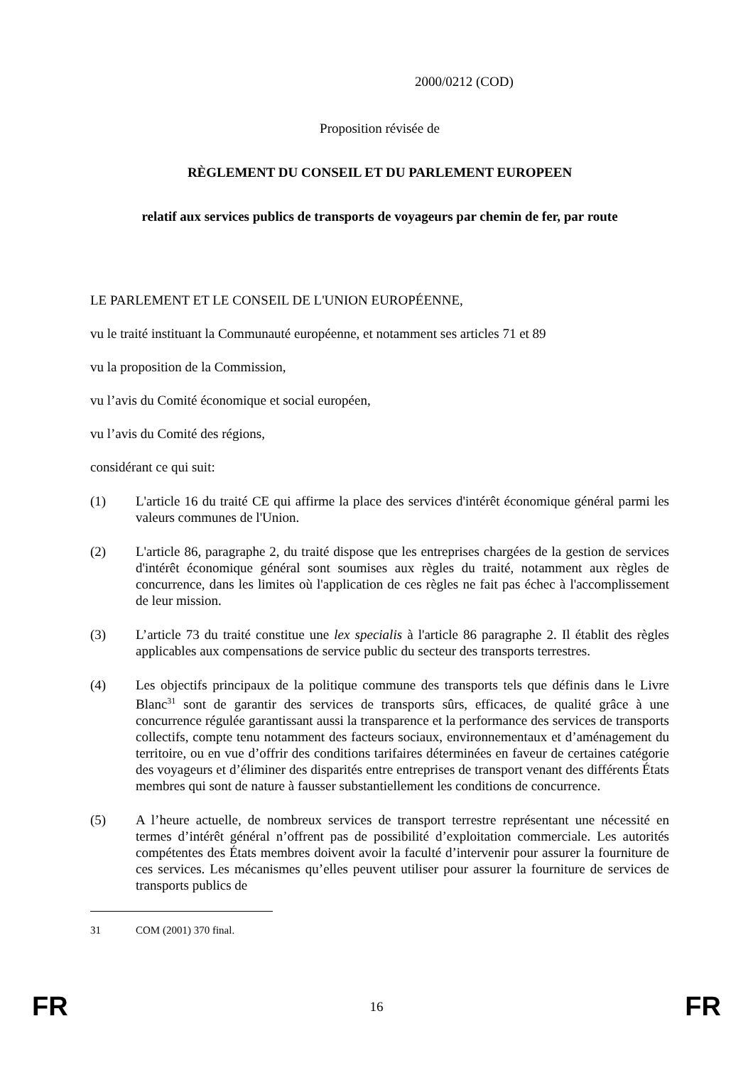2000/0212 (COD)
Proposition révisée de
RÈGLEMENT DU CONSEIL ET DU PARLEMENT EUROPEEN
relatif aux services publics de transports de voyageurs par chemin de fer, par route
LE PARLEMENT ET LE CONSEIL DE L'UNION EUROPÉENNE,
vu le traité instituant la Communauté européenne, et notamment ses articles 71 et 89
vu la proposition de la Commission,
vu l’avis du Comité économique et social européen,
vu l’avis du Comité des régions,
considérant ce qui suit:
(1) L'article 16 du traité CE qui affirme la place des services d'intérêt économique général parmi les valeurs communes de l'Union.
(2) L'article 86, paragraphe 2, du traité dispose que les entreprises chargées de la gestion de services d'intérêt économique général sont soumises aux règles du traité, notamment aux règles de concurrence, dans les limites où l'application de ces règles ne fait pas échec à l'accomplissement de leur mission.
(3) L’article 73 du traité constitue une lex specialis à l'article 86 paragraphe 2. Il établit des règles applicables aux compensations de service public du secteur des transports terrestres.
(4) Les objectifs principaux de la politique commune des transports tels que définis dans le Livre Blanc<sup>31</sup> sont de garantir des services de transports sûrs, efficaces, de qualité grâce à une concurrence régulée garantissant aussi la transparence et la performance des services de transports collectifs, compte tenu notamment des facteurs sociaux, environnementaux et d’aménagement du territoire, ou en vue d’offrir des conditions tarifaires déterminées en faveur de certaines catégorie des voyageurs et d’éliminer des disparités entre entreprises de transport venant des différents États membres qui sont de nature à fausser substantiellement les conditions de concurrence.
(5) A l’heure actuelle, de nombreux services de transport terrestre représentant une nécessité en termes d’intérêt général n’offrent pas de possibilité d’exploitation commerciale. Les autorités compétentes des États membres doivent avoir la faculté d’intervenir pour assurer la fourniture de ces services. Les mécanismes qu’elles peuvent utiliser pour assurer la fourniture de services de transports publics de
31 COM (2001) 370 final.
FR 16 FR